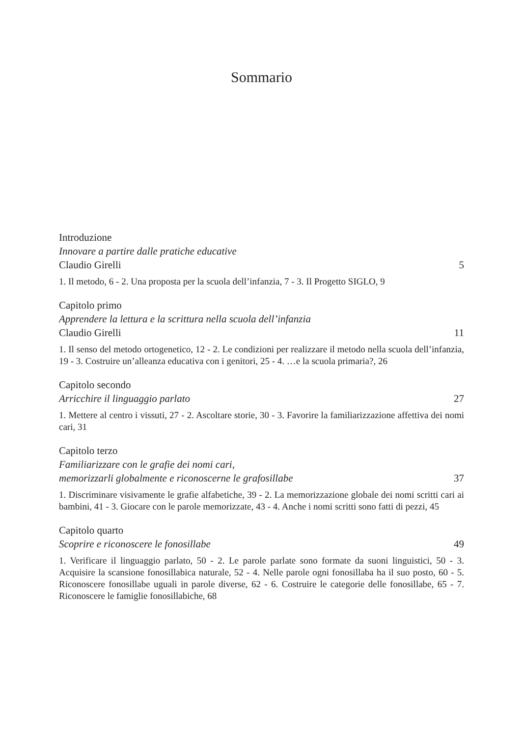Sommario
Introduzione
Innovare a partire dalle pratiche educative
Claudio Girelli 5
1. Il metodo, 6 - 2. Una proposta per la scuola dell’infanzia, 7 - 3. Il Progetto SIGLO, 9
Capitolo primo
Apprendere la lettura e la scrittura nella scuola dell’infanzia
Claudio Girelli 11
1. Il senso del metodo ortogenetico, 12 - 2. Le condizioni per realizzare il metodo nella scuola dell’infanzia, 19 - 3. Costruire un’alleanza educativa con i genitori, 25 - 4. …e la scuola primaria?, 26
Capitolo secondo
Arricchire il linguaggio parlato 27
1. Mettere al centro i vissuti, 27 - 2. Ascoltare storie, 30 - 3. Favorire la familiarizzazione affettiva dei nomi cari, 31
Capitolo terzo
Familiarizzare con le grafie dei nomi cari,
memorizzarli globalmente e riconoscerne le grafosillabe 37
1. Discriminare visivamente le grafie alfabetiche, 39 - 2. La memorizzazione globale dei nomi scritti cari ai bambini, 41 - 3. Giocare con le parole memorizzate, 43 - 4. Anche i nomi scritti sono fatti di pezzi, 45
Capitolo quarto
Scoprire e riconoscere le fonosillabe 49
1. Verificare il linguaggio parlato, 50 - 2. Le parole parlate sono formate da suoni linguistici, 50 - 3. Acquisire la scansione fonosillabica naturale, 52 - 4. Nelle parole ogni fonosillaba ha il suo posto, 60 - 5. Riconoscere fonosillabe uguali in parole diverse, 62 - 6. Costruire le categorie delle fonosillabe, 65 - 7. Riconoscere le famiglie fonosillabiche, 68